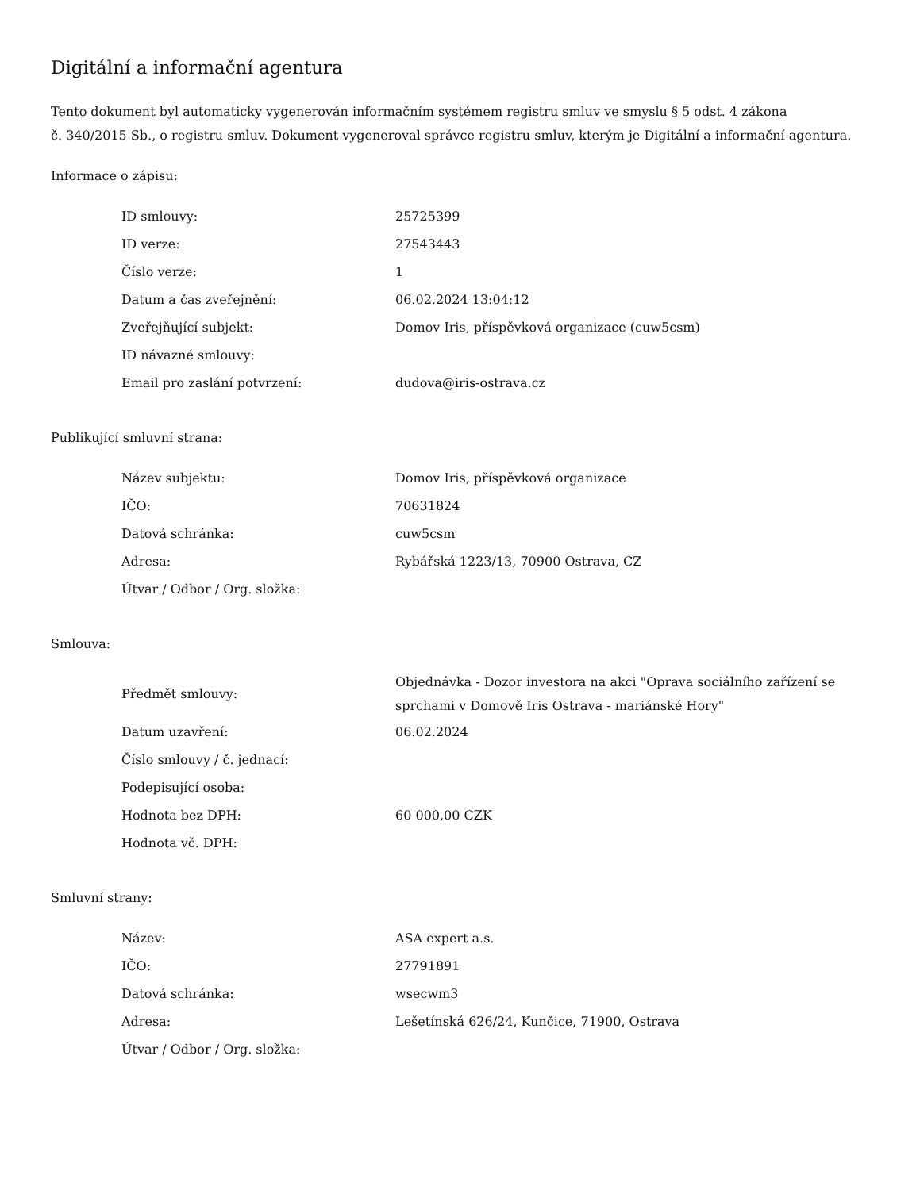Digitální a informační agentura
Tento dokument byl automaticky vygenerován informačním systémem registru smluv ve smyslu § 5 odst. 4 zákona
č. 340/2015 Sb., o registru smluv. Dokument vygeneroval správce registru smluv, kterým je Digitální a informační agentura.
Informace o zápisu:
| ID smlouvy: | 25725399 |
| ID verze: | 27543443 |
| Číslo verze: | 1 |
| Datum a čas zveřejnění: | 06.02.2024 13:04:12 |
| Zveřejňující subjekt: | Domov Iris, příspěvková organizace (cuw5csm) |
| ID návazné smlouvy: | |
| Email pro zaslání potvrzení: | dudova@iris-ostrava.cz |
Publikující smluvní strana:
| Název subjektu: | Domov Iris, příspěvková organizace |
| IČO: | 70631824 |
| Datová schránka: | cuw5csm |
| Adresa: | Rybářská 1223/13, 70900 Ostrava, CZ |
| Útvar / Odbor / Org. složka: | |
Smlouva:
| Předmět smlouvy: | Objednávka - Dozor investora na akci "Oprava sociálního zařízení se sprchami v Domově Iris Ostrava - mariánské Hory" |
| Datum uzavření: | 06.02.2024 |
| Číslo smlouvy / č. jednací: | |
| Podepisující osoba: | |
| Hodnota bez DPH: | 60 000,00 CZK |
| Hodnota vč. DPH: | |
Smluvní strany:
| Název: | ASA expert a.s. |
| IČO: | 27791891 |
| Datová schránka: | wsecwm3 |
| Adresa: | Lešetínská 626/24, Kunčice, 71900, Ostrava |
| Útvar / Odbor / Org. složka: | |